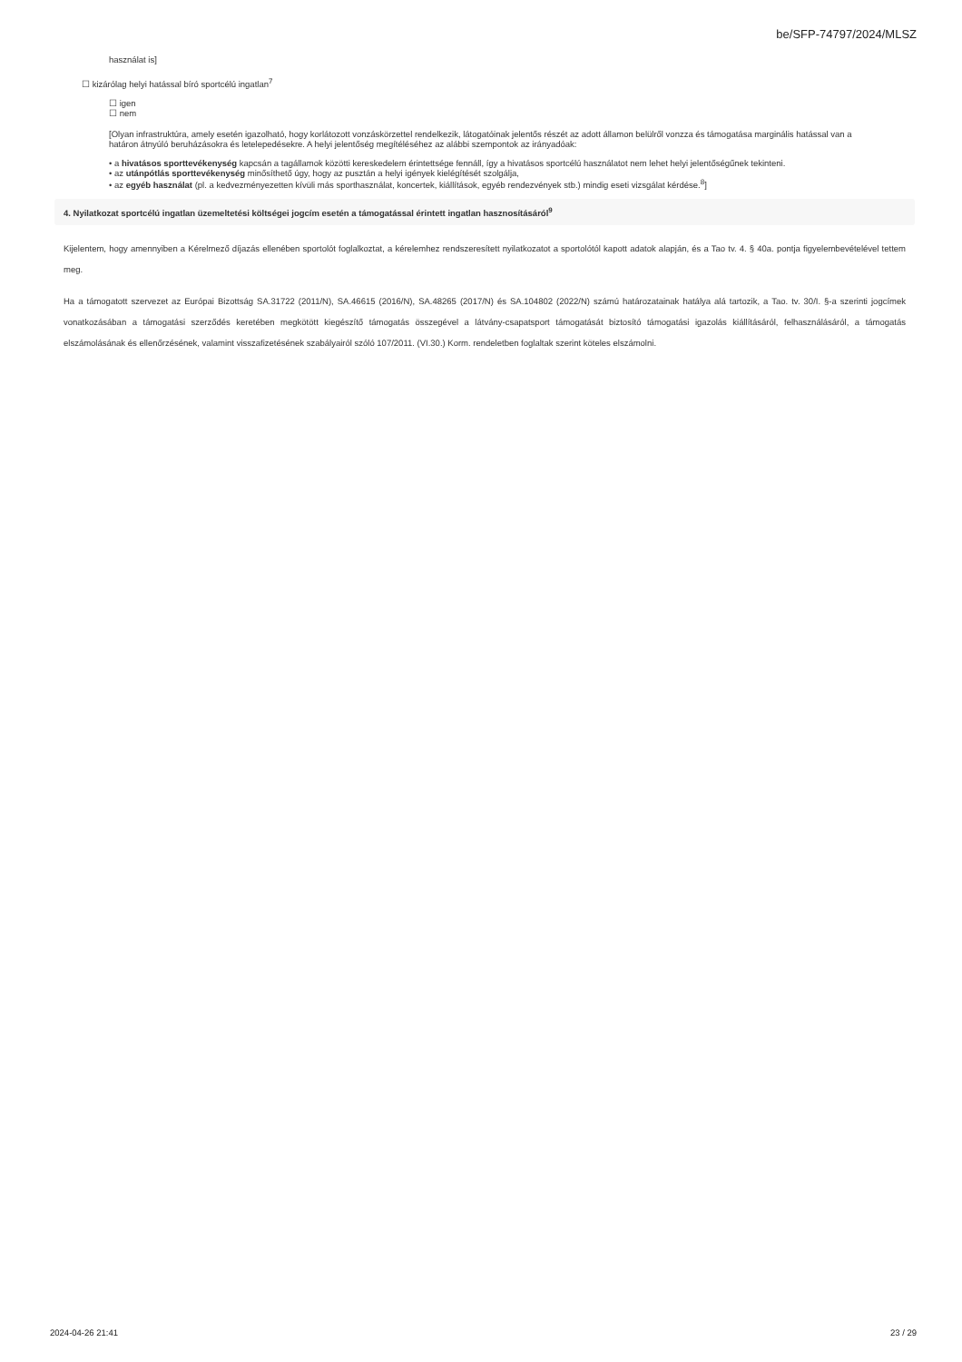be/SFP-74797/2024/MLSZ
használat is]
☐ kizárólag helyi hatással bíró sportcélú ingatlan<sup>7</sup>
☐ igen
☐ nem
[Olyan infrastruktúra, amely esetén igazolható, hogy korlátozott vonzáskörzettel rendelkezik, látogatóinak jelentős részét az adott államon belülről vonzza és támogatása marginális hatással van a határon átnyúló beruházásokra és letelepedésekre. A helyi jelentőség megítéléséhez az alábbi szempontok az irányadóak:
• a hivatásos sporttevékenység kapcsán a tagállamok közötti kereskedelem érintettsége fennáll, így a hivatásos sportcélú használatot nem lehet helyi jelentőségűnek tekinteni.
• az utánpótlás sporttevékenység minősíthető úgy, hogy az pusztán a helyi igények kielégítését szolgálja,
• az egyéb használat (pl. a kedvezményezetten kívüli más sporthasználat, koncertek, kiállítások, egyéb rendezvények stb.) mindig eseti vizsgálat kérdése.<sup>8</sup>]
4. Nyilatkozat sportcélú ingatlan üzemeltetési költségei jogcím esetén a támogatással érintett ingatlan hasznosításáról<sup>9</sup>
Kijelentem, hogy amennyiben a Kérelmező díjazás ellenében sportolót foglalkoztat, a kérelemhez rendszeresített nyilatkozatot a sportolótól kapott adatok alapján, és a Tao tv. 4. § 40a. pontja figyelembevételével tettem meg.
Ha a támogatott szervezet az Európai Bizottság SA.31722 (2011/N), SA.46615 (2016/N), SA.48265 (2017/N) és SA.104802 (2022/N) számú határozatainak hatálya alá tartozik, a Tao. tv. 30/I. §-a szerinti jogcímek vonatkozásában a támogatási szerződés keretében megkötött kiegészítő támogatás összegével a látvány-csapatsport támogatását biztosító támogatási igazolás kiállításáról, felhasználásáról, a támogatás elszámolásának és ellenőrzésének, valamint visszafizetésének szabályairól szóló 107/2011. (VI.30.) Korm. rendeletben foglaltak szerint köteles elszámolni.
2024-04-26 21:41 23 / 29